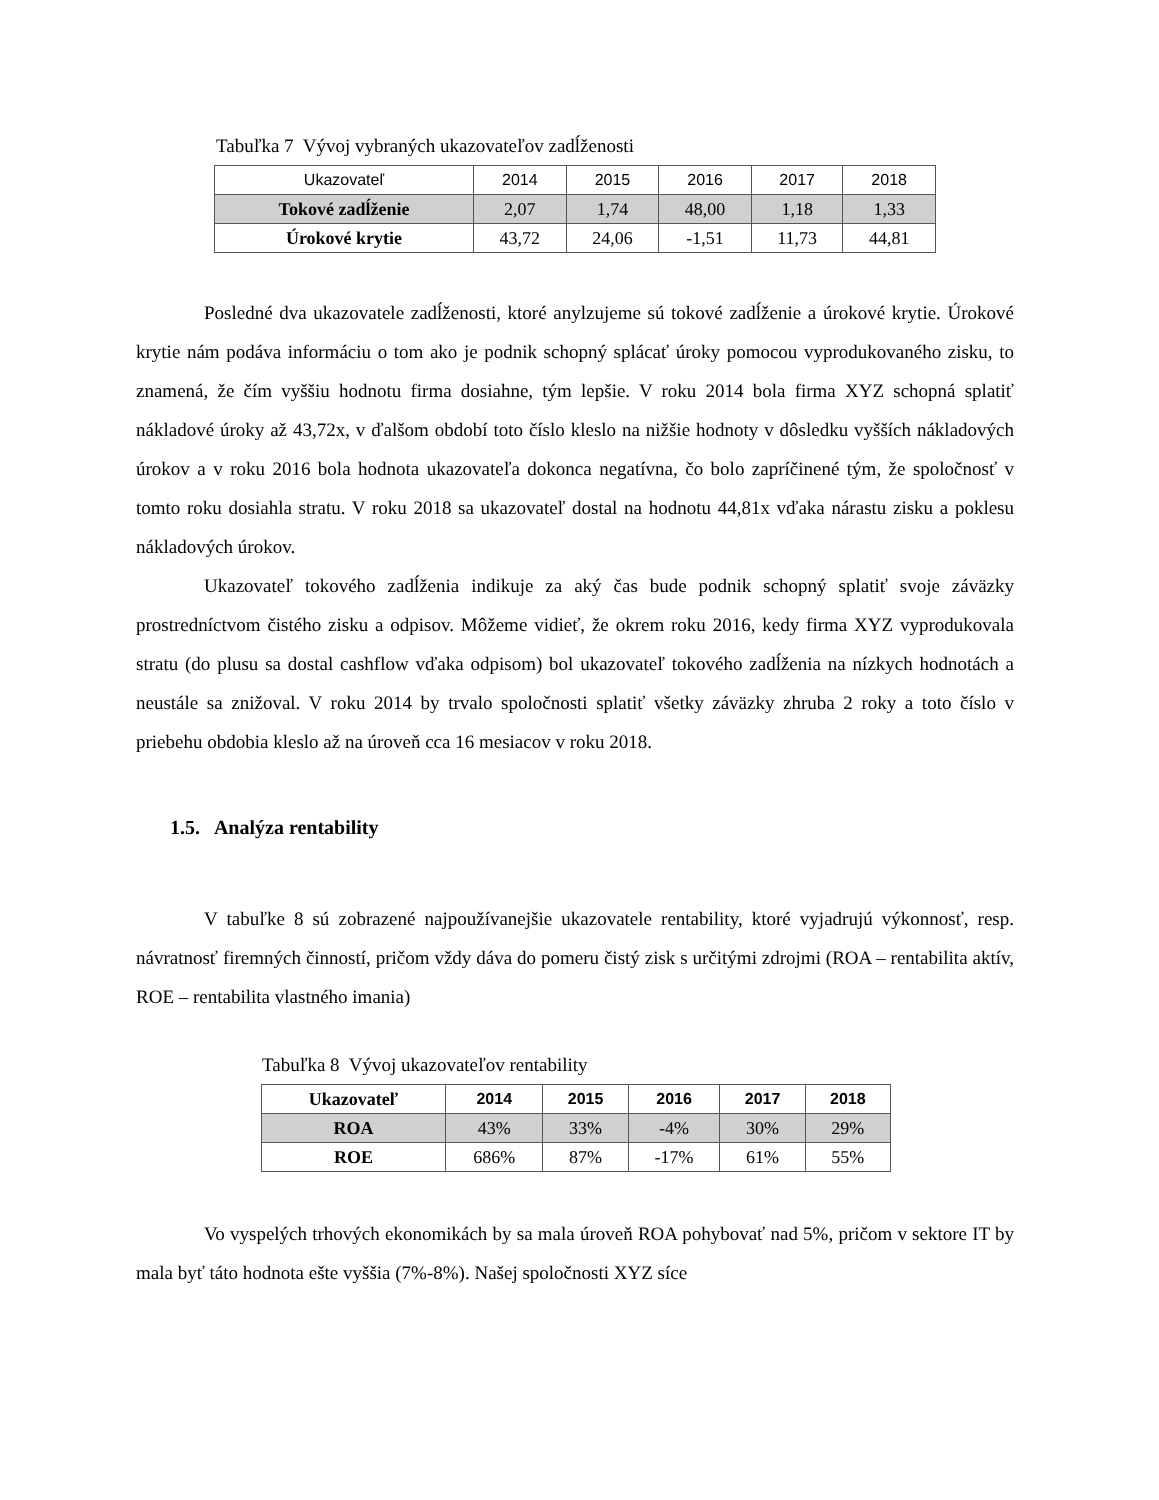Tabuľka 7 Vývoj vybraných ukazovateľov zadĺženosti
| Ukazovateľ | 2014 | 2015 | 2016 | 2017 | 2018 |
| --- | --- | --- | --- | --- | --- |
| Tokové zadĺženie | 2,07 | 1,74 | 48,00 | 1,18 | 1,33 |
| Úrokové krytie | 43,72 | 24,06 | -1,51 | 11,73 | 44,81 |
Posledné dva ukazovatele zadĺženosti, ktoré anylzujeme sú tokové zadĺženie a úrokové krytie. Úrokové krytie nám podáva informáciu o tom ako je podnik schopný splácať úroky pomocou vyprodukovaného zisku, to znamená, že čím vyššiu hodnotu firma dosiahne, tým lepšie. V roku 2014 bola firma XYZ schopná splatiť nákladové úroky až 43,72x, v ďalšom období toto číslo kleslo na nižšie hodnoty v dôsledku vyšších nákladových úrokov a v roku 2016 bola hodnota ukazovateľa dokonca negatívna, čo bolo zapríčinené tým, že spoločnosť v tomto roku dosiahla stratu. V roku 2018 sa ukazovateľ dostal na hodnotu 44,81x vďaka nárastu zisku a poklesu nákladových úrokov.
Ukazovateľ tokového zadĺženia indikuje za aký čas bude podnik schopný splatiť svoje záväzky prostredníctvom čistého zisku a odpisov. Môžeme vidieť, že okrem roku 2016, kedy firma XYZ vyprodukovala stratu (do plusu sa dostal cashflow vďaka odpisom) bol ukazovateľ tokového zadĺženia na nízkych hodnotách a neustále sa znižoval. V roku 2014 by trvalo spoločnosti splatiť všetky záväzky zhruba 2 roky a toto číslo v priebehu obdobia kleslo až na úroveň cca 16 mesiacov v roku 2018.
1.5. Analýza rentability
V tabuľke 8 sú zobrazené najpoužívanejšie ukazovatele rentability, ktoré vyjadrujú výkonnosť, resp. návratnosť firemných činností, pričom vždy dáva do pomeru čistý zisk s určitými zdrojmi (ROA – rentabilita aktív, ROE – rentabilita vlastného imania)
Tabuľka 8 Vývoj ukazovateľov rentability
| Ukazovateľ | 2014 | 2015 | 2016 | 2017 | 2018 |
| --- | --- | --- | --- | --- | --- |
| ROA | 43% | 33% | -4% | 30% | 29% |
| ROE | 686% | 87% | -17% | 61% | 55% |
Vo vyspelých trhových ekonomikách by sa mala úroveň ROA pohybovať nad 5%, pričom v sektore IT by mala byť táto hodnota ešte vyššia (7%-8%). Našej spoločnosti XYZ síce